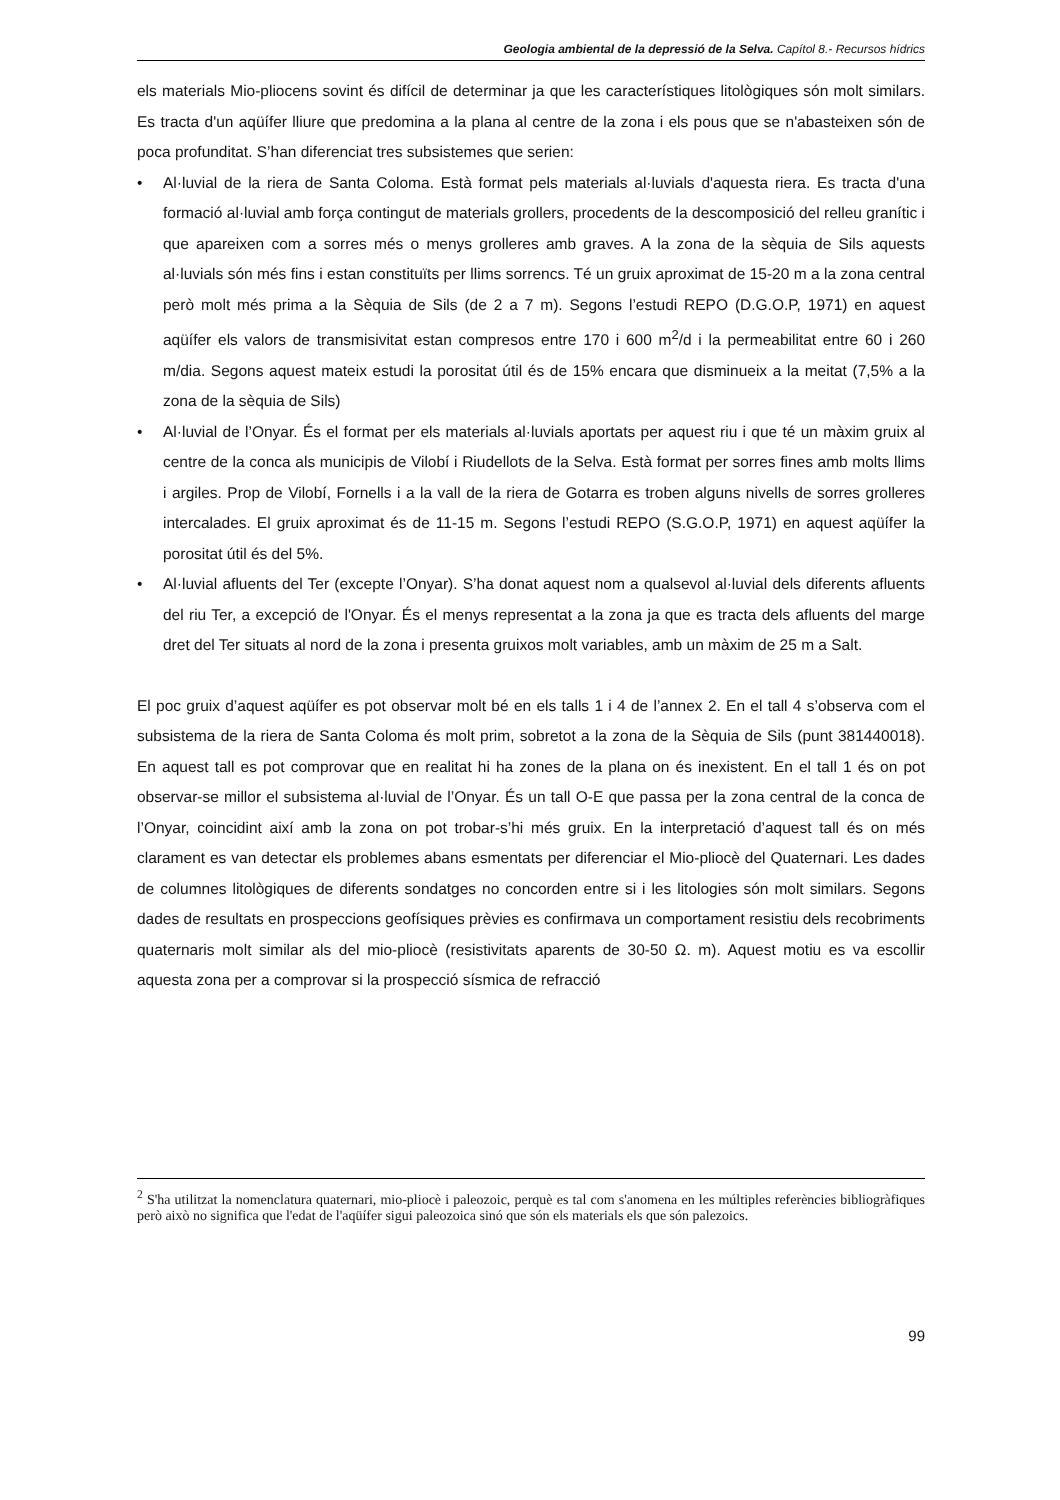Geologia ambiental de la depressió de la Selva. Capítol 8.- Recursos hídrics
els materials Mio-pliocens sovint és difícil de determinar ja que les característiques litològiques són molt similars. Es tracta d'un aqüífer lliure que predomina a la plana al centre de la zona i els pous que se n'abasteixen són de poca profunditat. S’han diferenciat tres subsistemes que serien:
• Al·luvial de la riera de Santa Coloma. Està format pels materials al·luvials d'aquesta riera. Es tracta d'una formació al·luvial amb força contingut de materials grollers, procedents de la descomposició del relleu granític i que apareixen com a sorres més o menys grolleres amb graves. A la zona de la sèquia de Sils aquests al·luvials són més fins i estan constituïts per llims sorrencs. Té un gruix aproximat de 15-20 m a la zona central però molt més prima a la Sèquia de Sils (de 2 a 7 m). Segons l’estudi REPO (D.G.O.P, 1971) en aquest aqüífer els valors de transmisivitat estan compresos entre 170 i 600 m<sup>2</sup>/d i la permeabilitat entre 60 i 260 m/dia. Segons aquest mateix estudi la porositat útil és de 15% encara que disminueix a la meitat (7,5% a la zona de la sèquia de Sils)
• Al·luvial de l’Onyar. És el format per els materials al·luvials aportats per aquest riu i que té un màxim gruix al centre de la conca als municipis de Vilobí i Riudellots de la Selva. Està format per sorres fines amb molts llims i argiles. Prop de Vilobí, Fornells i a la vall de la riera de Gotarra es troben alguns nivells de sorres grolleres intercalades. El gruix aproximat és de 11-15 m. Segons l’estudi REPO (S.G.O.P, 1971) en aquest aqüífer la porositat útil és del 5%.
• Al·luvial afluents del Ter (excepte l’Onyar). S’ha donat aquest nom a qualsevol al·luvial dels diferents afluents del riu Ter, a excepció de l'Onyar. És el menys representat a la zona ja que es tracta dels afluents del marge dret del Ter situats al nord de la zona i presenta gruixos molt variables, amb un màxim de 25 m a Salt.
El poc gruix d’aquest aqüífer es pot observar molt bé en els talls 1 i 4 de l’annex 2. En el tall 4 s’observa com el subsistema de la riera de Santa Coloma és molt prim, sobretot a la zona de la Sèquia de Sils (punt 381440018). En aquest tall es pot comprovar que en realitat hi ha zones de la plana on és inexistent. En el tall 1 és on pot observar-se millor el subsistema al·luvial de l’Onyar. És un tall O-E que passa per la zona central de la conca de l’Onyar, coincidint així amb la zona on pot trobar-s’hi més gruix. En la interpretació d’aquest tall és on més clarament es van detectar els problemes abans esmentats per diferenciar el Mio-pliocè del Quaternari. Les dades de columnes litològiques de diferents sondatges no concorden entre si i les litologies són molt similars. Segons dades de resultats en prospeccions geofísiques prèvies es confirmava un comportament resistiu dels recobriments quaternaris molt similar als del mio-pliocè (resistivitats aparents de 30-50 Ω. m). Aquest motiu es va escollir aquesta zona per a comprovar si la prospecció sísmica de refracció
<sup>2</sup> S'ha utilitzat la nomenclatura quaternari, mio-pliocè i paleozoic, perquè es tal com s'anomena en les múltiples referències bibliogràfiques però això no significa que l'edat de l'aqüífer sigui paleozoica sinó que són els materials els que són palezoics.
99